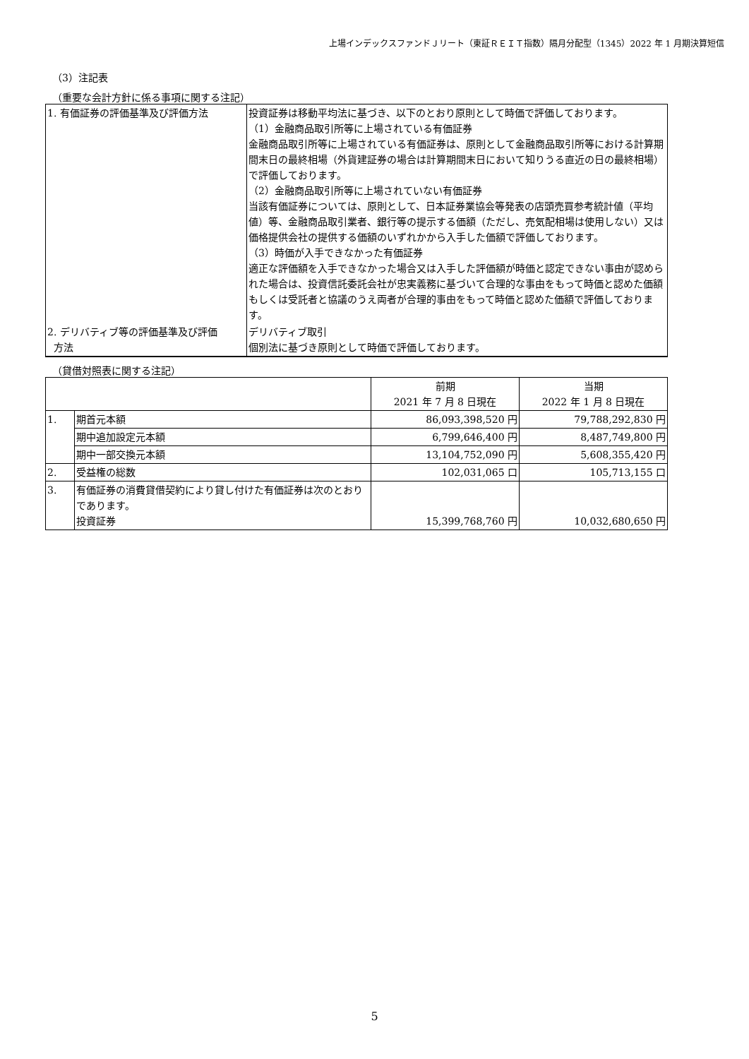上場インデックスファンドＪリート（東証ＲＥＩＴ指数）隔月分配型（1345）2022 年 1 月期決算短信
（3）注記表
（重要な会計方針に係る事項に関する注記）
| 1. 有価証券の評価基準及び評価方法 | 投資証券は移動平均法に基づき、以下のとおり原則として時価で評価しております。 （1）金融商品取引所等に上場されている有価証券 金融商品取引所等に上場されている有価証券は、原則として金融商品取引所等における計算期間末日の最終相場（外貨建証券の場合は計算期間末日において知りうる直近の日の最終相場）で評価しております。 （2）金融商品取引所等に上場されていない有価証券 当該有価証券については、原則として、日本証券業協会等発表の店頭売買参考統計値（平均値）等、金融商品取引業者、銀行等の提示する価額（ただし、売気配相場は使用しない）又は価格提供会社の提供する価額のいずれかから入手した価額で評価しております。 （3）時価が入手できなかった有価証券 適正な評価額を入手できなかった場合又は入手した評価額が時価と認定できない事由が認められた場合は、投資信託委託会社が忠実義務に基づいて合理的な事由をもって時価と認めた価額もしくは受託者と協議のうえ両者が合理的事由をもって時価と認めた価額で評価しております。 |
| 2. デリバティブ等の評価基準及び評価 方法 | デリバティブ取引 個別法に基づき原則として時価で評価しております。 |
（貸借対照表に関する注記）
| | | 前期 2021 年 7 月 8 日現在 | 当期 2022 年 1 月 8 日現在 |
| 1. | 期首元本額 | 86,093,398,520 円 | 79,788,292,830 円 |
| | 期中追加設定元本額 | 6,799,646,400 円 | 8,487,749,800 円 |
| | 期中一部交換元本額 | 13,104,752,090 円 | 5,608,355,420 円 |
| 2. | 受益権の総数 | 102,031,065 口 | 105,713,155 口 |
| 3. | 有価証券の消費貸借契約により貸し付けた有価証券は次のとおりであります。 投資証券 | 15,399,768,760 円 | 10,032,680,650 円 |
5